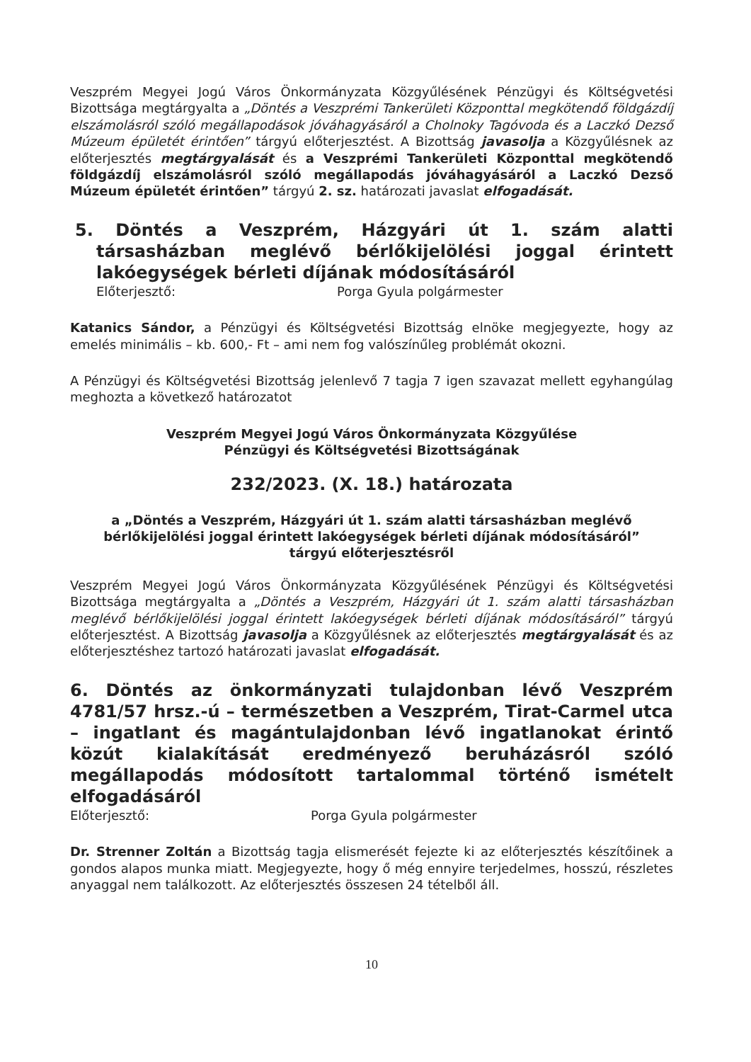Veszprém Megyei Jogú Város Önkormányzata Közgyűlésének Pénzügyi és Költségvetési Bizottsága megtárgyalta a „Döntés a Veszprémi Tankerületi Központtal megkötendő földgázdíj elszámolásról szóló megállapodások jóváhagyásáról a Cholnoky Tagóvoda és a Laczkó Dezső Múzeum épületét érintően” tárgyú előterjesztést. A Bizottság javasolja a Közgyűlésnek az előterjesztés megtárgyalását és a Veszprémi Tankerületi Központtal megkötendő földgázdíj elszámolásról szóló megállapodás jóváhagyásáról a Laczkó Dezső Múzeum épületét érintően” tárgyú 2. sz. határozati javaslat elfogadását.
5. Döntés a Veszprém, Házgyári út 1. szám alatti társasházban meglévő bérlőkijelölési joggal érintett lakóegységek bérleti díjának módosításáról
Előterjesztő: Porga Gyula polgármester
Katanics Sándor, a Pénzügyi és Költségvetési Bizottság elnöke megjegyezte, hogy az emelés minimális – kb. 600,- Ft – ami nem fog valószínűleg problémát okozni.
A Pénzügyi és Költségvetési Bizottság jelenlevő 7 tagja 7 igen szavazat mellett egyhangúlag meghozta a következő határozatot
Veszprém Megyei Jogú Város Önkormányzata Közgyűlése
Pénzügyi és Költségvetési Bizottságának
232/2023. (X. 18.) határozata
a „Döntés a Veszprém, Házgyári út 1. szám alatti társasházban meglévő bérlőkijelölési joggal érintett lakóegységek bérleti díjának módosításáról”
tárgyú előterjesztésről
Veszprém Megyei Jogú Város Önkormányzata Közgyűlésének Pénzügyi és Költségvetési Bizottsága megtárgyalta a „Döntés a Veszprém, Házgyári út 1. szám alatti társasházban meglévő bérlőkijelölési joggal érintett lakóegységek bérleti díjának módosításáról” tárgyú előterjesztést. A Bizottság javasolja a Közgyűlésnek az előterjesztés megtárgyalását és az előterjesztéshez tartozó határozati javaslat elfogadását.
6. Döntés az önkormányzati tulajdonban lévő Veszprém 4781/57 hrsz.-ú – természetben a Veszprém, Tirat-Carmel utca – ingatlant és magántulajdonban lévő ingatlanokat érintő közút kialakítását eredményező beruházásról szóló megállapodás módosított tartalommal történő ismételt elfogadásáról
Előterjesztő: Porga Gyula polgármester
Dr. Strenner Zoltán a Bizottság tagja elismerését fejezte ki az előterjesztés készítőinek a gondos alapos munka miatt. Megjegyezte, hogy ő még ennyire terjedelmes, hosszú, részletes anyaggal nem találkozott. Az előterjesztés összesen 24 tételből áll.
10